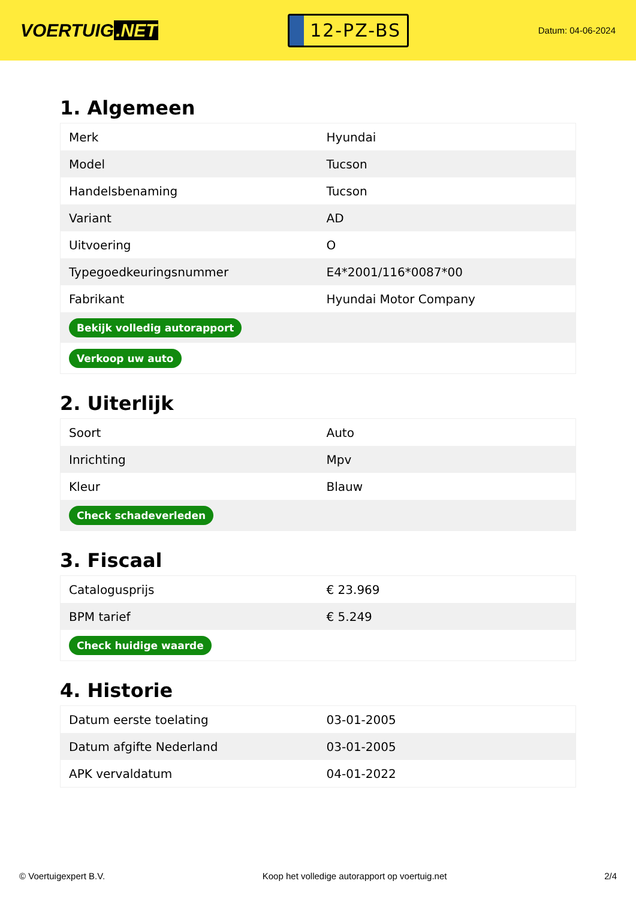VOERTUIG.NET
12-PZ-BS
Datum: 04-06-2024
1. Algemeen
| Merk | Hyundai |
| Model | Tucson |
| Handelsbenaming | Tucson |
| Variant | AD |
| Uitvoering | O |
| Typegoedkeuringsnummer | E4*2001/116*0087*00 |
| Fabrikant | Hyundai Motor Company |
| Bekijk volledig autorapport | |
| Verkoop uw auto | |
2. Uiterlijk
| Soort | Auto |
| Inrichting | Mpv |
| Kleur | Blauw |
| Check schadeverleden | |
3. Fiscaal
| Catalogusprijs | € 23.969 |
| BPM tarief | € 5.249 |
| Check huidige waarde | |
4. Historie
| Datum eerste toelating | 03-01-2005 |
| Datum afgifte Nederland | 03-01-2005 |
| APK vervaldatum | 04-01-2022 |
© Voertuigexpert B.V. Koop het volledige autorapport op voertuig.net 2/4